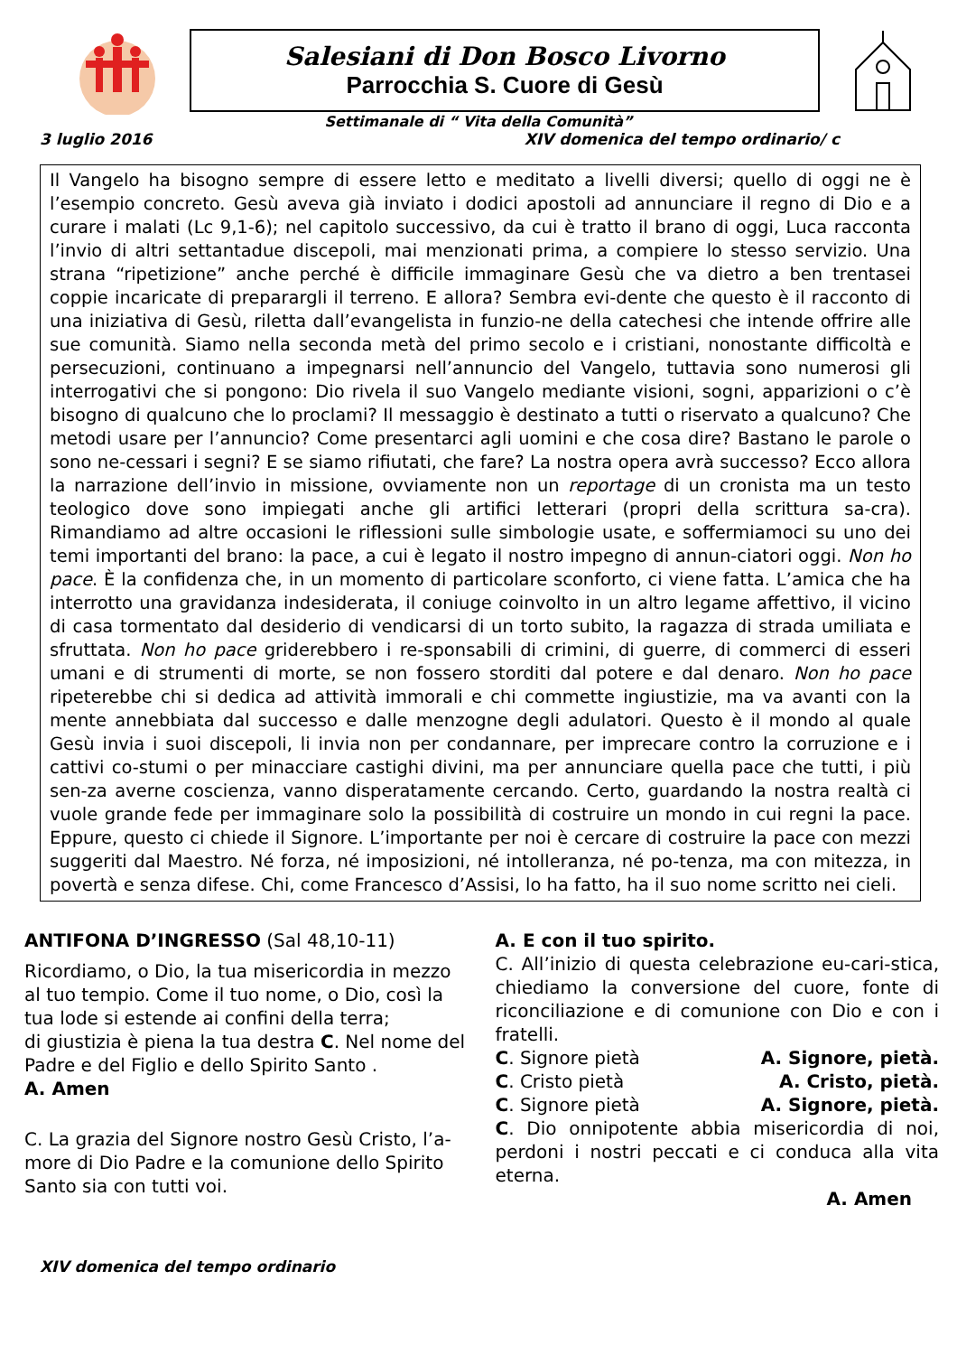Salesiani di Don Bosco Livorno
Parrocchia S. Cuore di Gesù
Settimanale di “ Vita della Comunità”
3 luglio 2016 XIV domenica del tempo ordinario/ c
Il Vangelo ha bisogno sempre di essere letto e meditato a livelli diversi; quello di oggi ne è l’esempio concreto. Gesù aveva già inviato i dodici apostoli ad annunciare il regno di Dio e a curare i malati (Lc 9,1-6); nel capitolo successivo, da cui è tratto il brano di oggi, Luca racconta l’invio di altri settantadue discepoli, mai menzionati prima, a compiere lo stesso servizio. Una strana “ripetizione” anche perché è difficile immaginare Gesù che va dietro a ben trentasei coppie incaricate di preparargli il terreno. E allora? Sembra evi-dente che questo è il racconto di una iniziativa di Gesù, riletta dall’evangelista in funzio-ne della catechesi che intende offrire alle sue comunità. Siamo nella seconda metà del primo secolo e i cristiani, nonostante difficoltà e persecuzioni, continuano a impegnarsi nell’annuncio del Vangelo, tuttavia sono numerosi gli interrogativi che si pongono: Dio rivela il suo Vangelo mediante visioni, sogni, apparizioni o c’è bisogno di qualcuno che lo proclami? Il messaggio è destinato a tutti o riservato a qualcuno? Che metodi usare per l’annuncio? Come presentarci agli uomini e che cosa dire? Bastano le parole o sono ne-cessari i segni? E se siamo rifiutati, che fare? La nostra opera avrà successo? Ecco allora la narrazione dell’invio in missione, ovviamente non un reportage di un cronista ma un testo teologico dove sono impiegati anche gli artifici letterari (propri della scrittura sa-cra). Rimandiamo ad altre occasioni le riflessioni sulle simbologie usate, e soffermiamoci su uno dei temi importanti del brano: la pace, a cui è legato il nostro impegno di annun-ciatori oggi. Non ho pace. È la confidenza che, in un momento di particolare sconforto, ci viene fatta. L’amica che ha interrotto una gravidanza indesiderata, il coniuge coinvolto in un altro legame affettivo, il vicino di casa tormentato dal desiderio di vendicarsi di un torto subito, la ragazza di strada umiliata e sfruttata. Non ho pace griderebbero i re-sponsabili di crimini, di guerre, di commerci di esseri umani e di strumenti di morte, se non fossero storditi dal potere e dal denaro. Non ho pace ripeterebbe chi si dedica ad attività immorali e chi commette ingiustizie, ma va avanti con la mente annebbiata dal successo e dalle menzogne degli adulatori. Questo è il mondo al quale Gesù invia i suoi discepoli, li invia non per condannare, per imprecare contro la corruzione e i cattivi co-stumi o per minacciare castighi divini, ma per annunciare quella pace che tutti, i più sen-za averne coscienza, vanno disperatamente cercando. Certo, guardando la nostra realtà ci vuole grande fede per immaginare solo la possibilità di costruire un mondo in cui regni la pace. Eppure, questo ci chiede il Signore. L’importante per noi è cercare di costruire la pace con mezzi suggeriti dal Maestro. Né forza, né imposizioni, né intolleranza, né po-tenza, ma con mitezza, in povertà e senza difese. Chi, come Francesco d’Assisi, lo ha fatto, ha il suo nome scritto nei cieli.
ANTIFONA D’INGRESSO (Sal 48,10-11)
Ricordiamo, o Dio, la tua misericordia in mezzo al tuo tempio. Come il tuo nome, o Dio, così la tua lode si estende ai confini della terra;
di giustizia è piena la tua destra C. Nel nome del Padre e del Figlio e dello Spirito Santo .
A. Amen
C. La grazia del Signore nostro Gesù Cristo, l’a-more di Dio Padre e la comunione dello Spirito Santo sia con tutti voi.
A. E con il tuo spirito.
C. All’inizio di questa celebrazione eu-cari-stica, chiediamo la conversione del cuore, fonte di riconciliazione e di comunione con Dio e con i fratelli.
C. Signore pietà A. Signore, pietà.
C. Cristo pietà A. Cristo, pietà.
C. Signore pietà A. Signore, pietà.
C. Dio onnipotente abbia misericordia di noi, perdoni i nostri peccati e ci conduca alla vita eterna.
A. Amen
XIV domenica del tempo ordinario